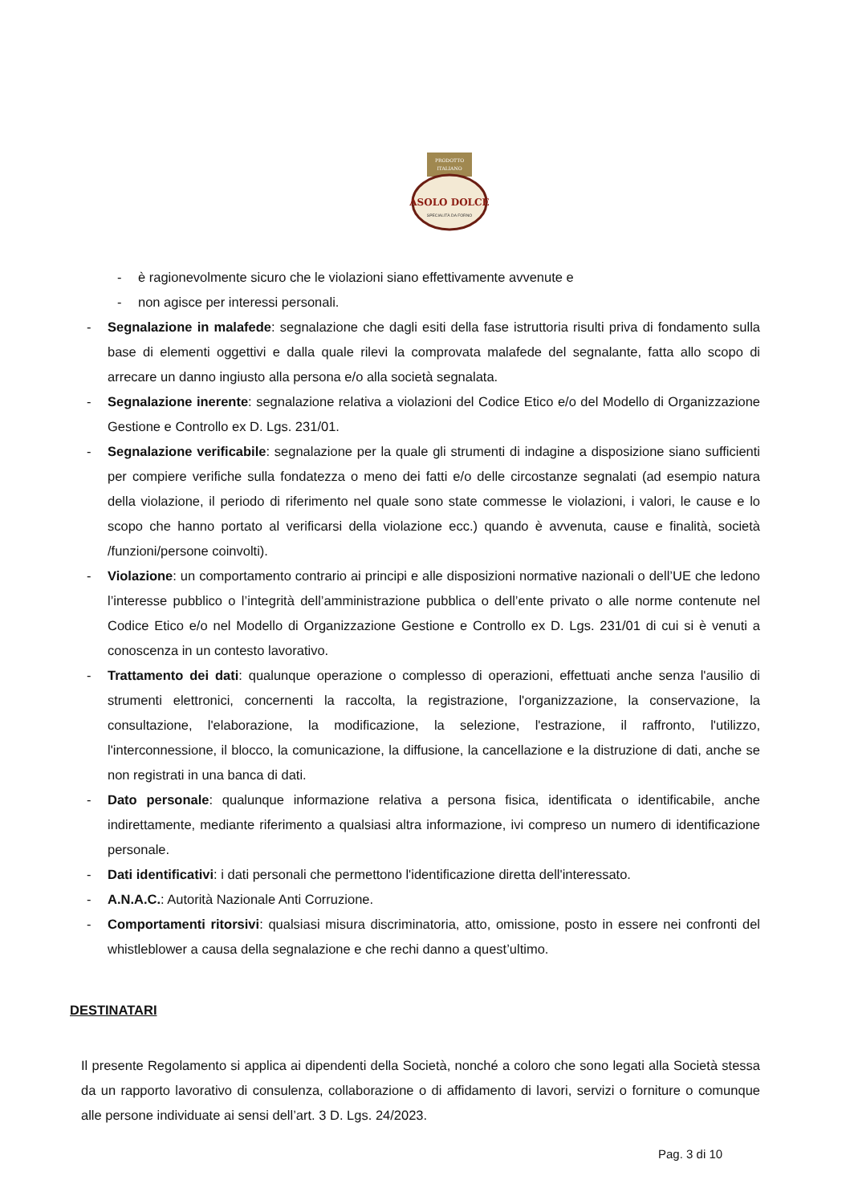PRODOTTO
ITALIANO
ASOLO DOLCE
SPECIALITÀ DA FORNO
- è ragionevolmente sicuro che le violazioni siano effettivamente avvenute e
- non agisce per interessi personali.
- Segnalazione in malafede: segnalazione che dagli esiti della fase istruttoria risulti priva di fondamento sulla base di elementi oggettivi e dalla quale rilevi la comprovata malafede del segnalante, fatta allo scopo di arrecare un danno ingiusto alla persona e/o alla società segnalata.
- Segnalazione inerente: segnalazione relativa a violazioni del Codice Etico e/o del Modello di Organizzazione Gestione e Controllo ex D. Lgs. 231/01.
- Segnalazione verificabile: segnalazione per la quale gli strumenti di indagine a disposizione siano sufficienti per compiere verifiche sulla fondatezza o meno dei fatti e/o delle circostanze segnalati (ad esempio natura della violazione, il periodo di riferimento nel quale sono state commesse le violazioni, i valori, le cause e lo scopo che hanno portato al verificarsi della violazione ecc.) quando è avvenuta, cause e finalità, società /funzioni/persone coinvolti).
- Violazione: un comportamento contrario ai principi e alle disposizioni normative nazionali o dell’UE che ledono l’interesse pubblico o l’integrità dell’amministrazione pubblica o dell’ente privato o alle norme contenute nel Codice Etico e/o nel Modello di Organizzazione Gestione e Controllo ex D. Lgs. 231/01 di cui si è venuti a conoscenza in un contesto lavorativo.
- Trattamento dei dati: qualunque operazione o complesso di operazioni, effettuati anche senza l'ausilio di strumenti elettronici, concernenti la raccolta, la registrazione, l'organizzazione, la conservazione, la consultazione, l'elaborazione, la modificazione, la selezione, l'estrazione, il raffronto, l'utilizzo, l'interconnessione, il blocco, la comunicazione, la diffusione, la cancellazione e la distruzione di dati, anche se non registrati in una banca di dati.
- Dato personale: qualunque informazione relativa a persona fisica, identificata o identificabile, anche indirettamente, mediante riferimento a qualsiasi altra informazione, ivi compreso un numero di identificazione personale.
- Dati identificativi: i dati personali che permettono l'identificazione diretta dell'interessato.
- A.N.A.C.: Autorità Nazionale Anti Corruzione.
- Comportamenti ritorsivi: qualsiasi misura discriminatoria, atto, omissione, posto in essere nei confronti del whistleblower a causa della segnalazione e che rechi danno a quest’ultimo.
DESTINATARI
Il presente Regolamento si applica ai dipendenti della Società, nonché a coloro che sono legati alla Società stessa da un rapporto lavorativo di consulenza, collaborazione o di affidamento di lavori, servizi o forniture o comunque alle persone individuate ai sensi dell’art. 3 D. Lgs. 24/2023.
Pag. 3 di 10